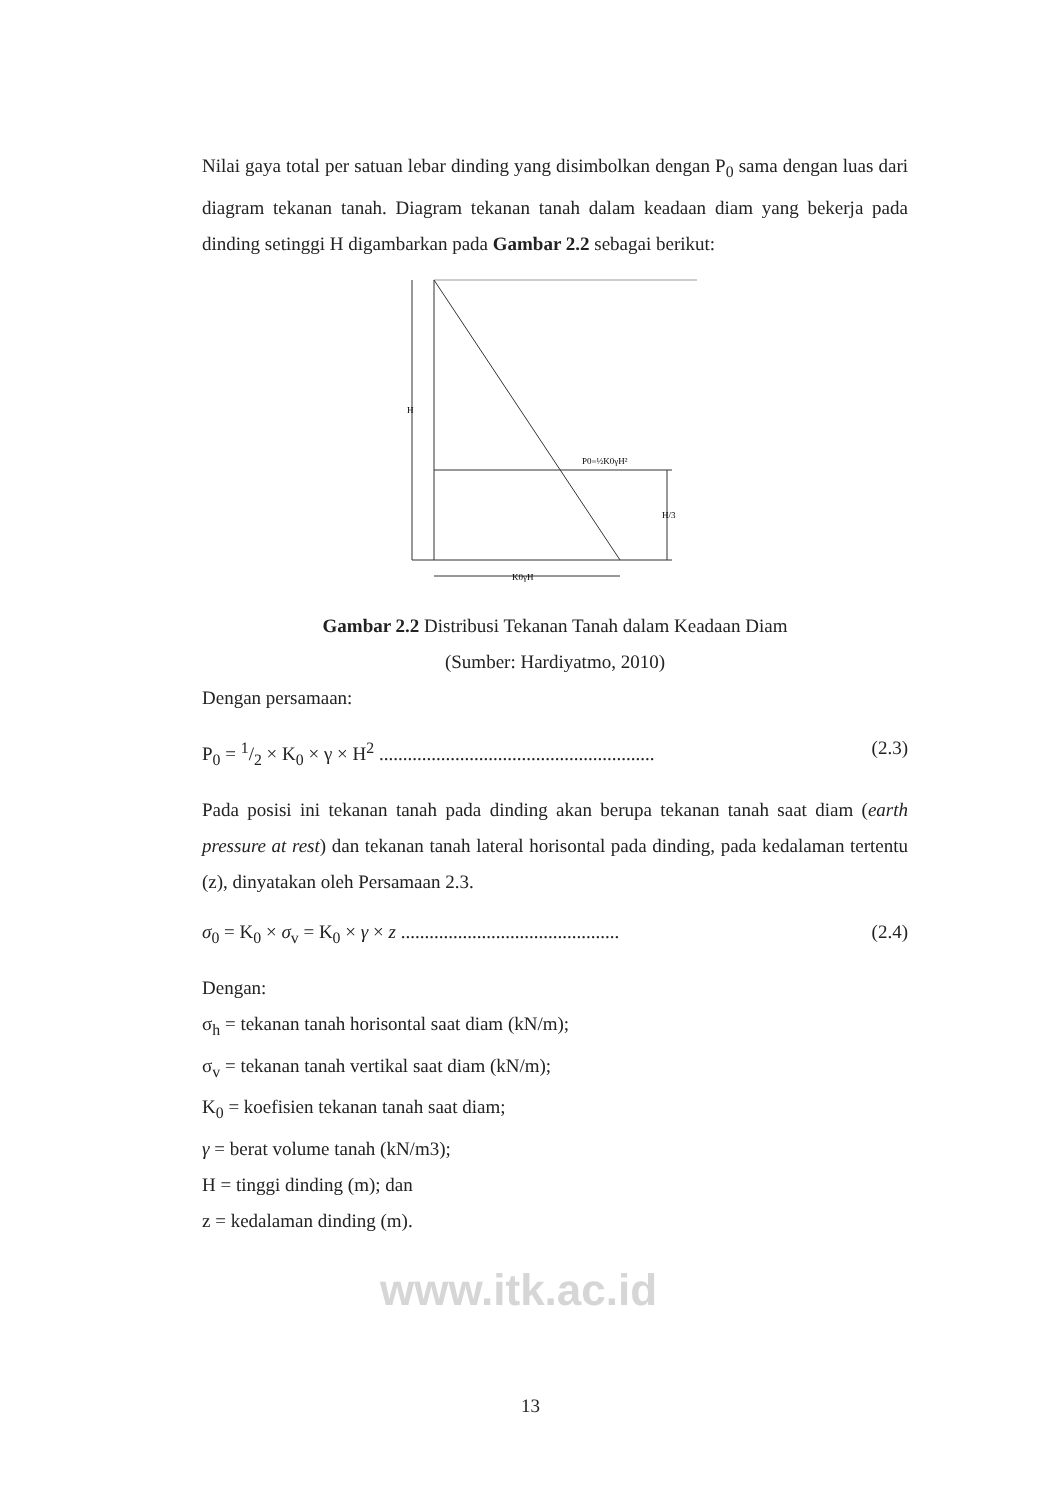Nilai gaya total per satuan lebar dinding yang disimbolkan dengan P<sub>0</sub> sama dengan luas dari diagram tekanan tanah. Diagram tekanan tanah dalam keadaan diam yang bekerja pada dinding setinggi H digambarkan pada Gambar 2.2 sebagai berikut:
H
P0=½K0γH²
H/3
K0γH
Gambar 2.2 Distribusi Tekanan Tanah dalam Keadaan Diam
(Sumber: Hardiyatmo, 2010)
Dengan persamaan:
P<sub>0</sub> = 1/2 × K<sub>0</sub> × γ × H<sup>2</sup> .......................................................... (2.3)
Pada posisi ini tekanan tanah pada dinding akan berupa tekanan tanah saat diam (earth pressure at rest) dan tekanan tanah lateral horisontal pada dinding, pada kedalaman tertentu (z), dinyatakan oleh Persamaan 2.3.
σ<sub>0</sub> = K<sub>0</sub> × σ<sub>v</sub> = K<sub>0</sub> × γ × z .............................................. (2.4)
Dengan:
σ<sub>h</sub> = tekanan tanah horisontal saat diam (kN/m);
σ<sub>v</sub> = tekanan tanah vertikal saat diam (kN/m);
K<sub>0</sub> = koefisien tekanan tanah saat diam;
γ = berat volume tanah (kN/m3);
H = tinggi dinding (m); dan
z = kedalaman dinding (m).
www.itk.ac.id
13